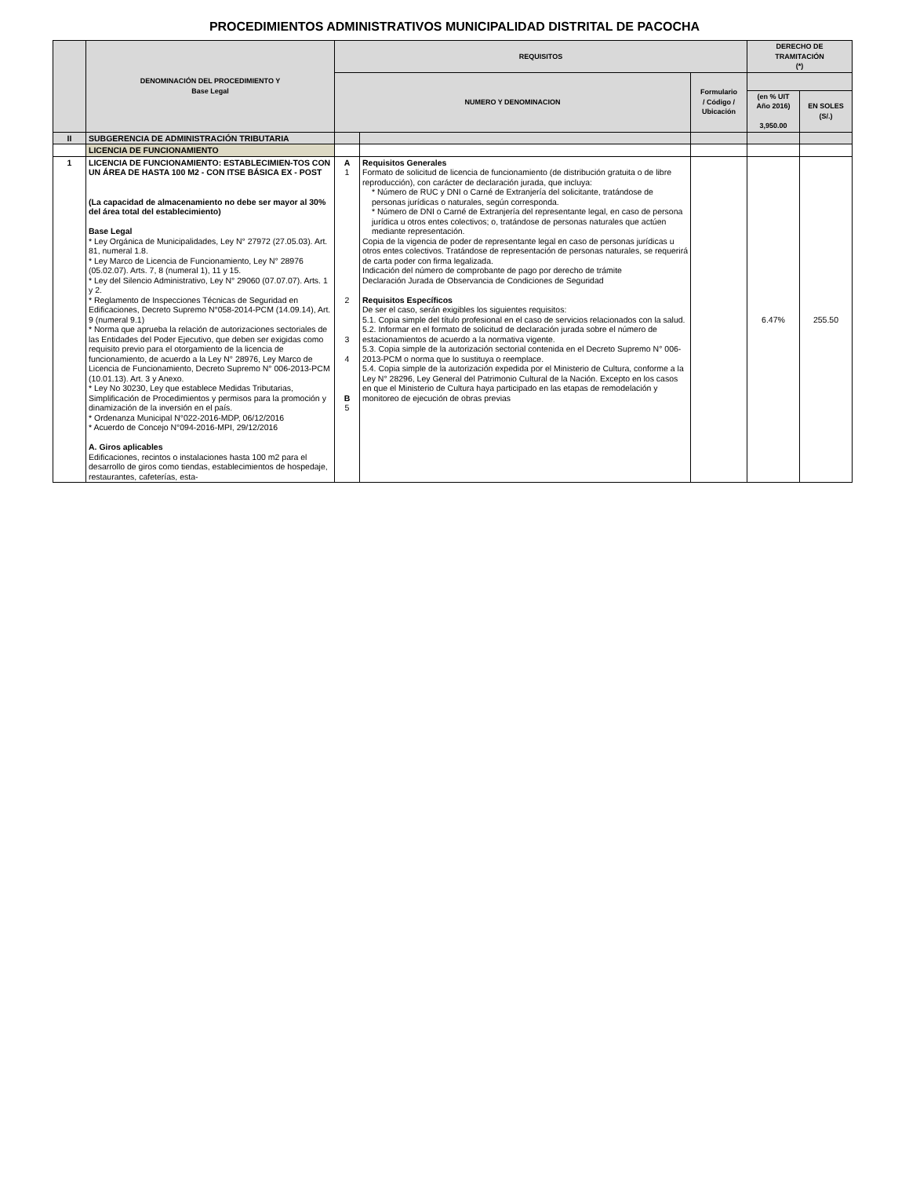PROCEDIMIENTOS ADMINISTRATIVOS MUNICIPALIDAD DISTRITAL DE PACOCHA
| | DENOMINACIÓN DEL PROCEDIMIENTO Y Base Legal | REQUISITOS | | | DERECHO DE TRAMITACIÓN (*) | |
| --- | --- | --- | --- | --- | --- | --- |
| | | NUMERO Y DENOMINACION | | Formulario / Código / Ubicación | | |
| | | | | | (en % UIT Año 2016) 3,950.00 | EN SOLES (S/.) |
| II | SUBGERENCIA DE ADMINISTRACIÓN TRIBUTARIA | | | | | |
| | LICENCIA DE FUNCIONAMIENTO | | | | | |
| 1 | LICENCIA DE FUNCIONAMIENTO: ESTABLECIMIEN-TOS CON UN ÁREA DE HASTA 100 M2 - CON ITSE BÁSICA EX - POST (La capacidad de almacenamiento no debe ser mayor al 30% del área total del establecimiento) Base Legal * Ley Orgánica de Municipalidades, Ley N° 27972 (27.05.03). Art. 81, numeral 1.8. * Ley Marco de Licencia de Funcionamiento, Ley N° 28976 (05.02.07). Arts. 7, 8 (numeral 1), 11 y 15. * Ley del Silencio Administrativo, Ley N° 29060 (07.07.07). Arts. 1 y 2. * Reglamento de Inspecciones Técnicas de Seguridad en Edificaciones, Decreto Supremo N°058-2014-PCM (14.09.14), Art. 9 (numeral 9.1) * Norma que aprueba la relación de autorizaciones sectoriales de las Entidades del Poder Ejecutivo, que deben ser exigidas como requisito previo para el otorgamiento de la licencia de funcionamiento, de acuerdo a la Ley N° 28976, Ley Marco de Licencia de Funcionamiento, Decreto Supremo N° 006-2013-PCM (10.01.13). Art. 3 y Anexo. * Ley No 30230, Ley que establece Medidas Tributarias, Simplificación de Procedimientos y permisos para la promoción y dinamización de la inversión en el país. * Ordenanza Municipal N°022-2016-MDP, 06/12/2016 * Acuerdo de Concejo N°094-2016-MPI, 29/12/2016 A. Giros aplicables Edificaciones, recintos o instalaciones hasta 100 m2 para el desarrollo de giros como tiendas, establecimientos de hospedaje, restaurantes, cafeterías, esta- | A 1 2 3 4 B 5 | Requisitos Generales Formato de solicitud de licencia de funcionamiento (de distribución gratuita o de libre reproducción), con carácter de declaración jurada, que incluya: * Número de RUC y DNI o Carné de Extranjería del solicitante, tratándose de personas jurídicas o naturales, según corresponda. * Número de DNI o Carné de Extranjería del representante legal, en caso de persona jurídica u otros entes colectivos; o, tratándose de personas naturales que actúen mediante representación. Copia de la vigencia de poder de representante legal en caso de personas jurídicas u otros entes colectivos. Tratándose de representación de personas naturales, se requerirá de carta poder con firma legalizada. Indicación del número de comprobante de pago por derecho de trámite Declaración Jurada de Observancia de Condiciones de Seguridad Requisitos Específicos De ser el caso, serán exigibles los siguientes requisitos: 5.1. Copia simple del título profesional en el caso de servicios relacionados con la salud. 5.2. Informar en el formato de solicitud de declaración jurada sobre el número de estacionamientos de acuerdo a la normativa vigente. 5.3. Copia simple de la autorización sectorial contenida en el Decreto Supremo N° 006-2013-PCM o norma que lo sustituya o reemplace. 5.4. Copia simple de la autorización expedida por el Ministerio de Cultura, conforme a la Ley N° 28296, Ley General del Patrimonio Cultural de la Nación. Excepto en los casos en que el Ministerio de Cultura haya participado en las etapas de remodelación y monitoreo de ejecución de obras previas | | 6.47% | 255.50 |